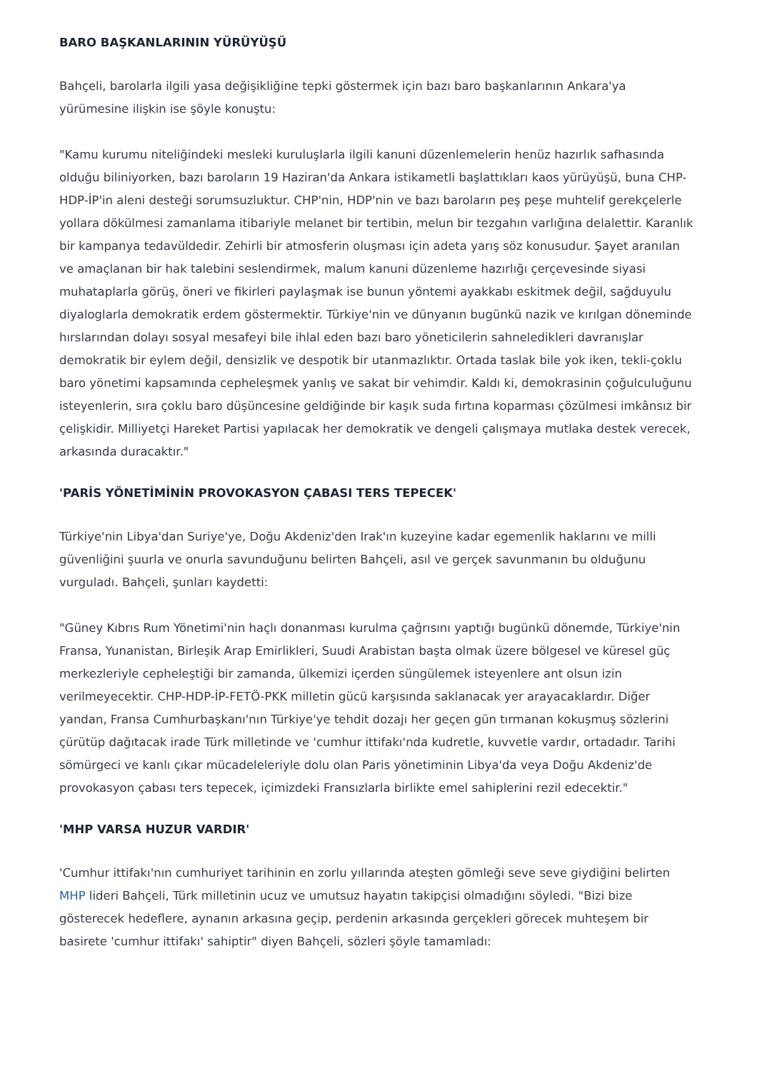BARO BAŞKANLARININ YÜRÜYÜŞÜ
Bahçeli, barolarla ilgili yasa değişikliğine tepki göstermek için bazı baro başkanlarının Ankara'ya yürümesine ilişkin ise şöyle konuştu:
"Kamu kurumu niteliğindeki mesleki kuruluşlarla ilgili kanuni düzenlemelerin henüz hazırlık safhasında olduğu biliniyorken, bazı baroların 19 Haziran'da Ankara istikametli başlattıkları kaos yürüyüşü, buna CHP-HDP-İP'in aleni desteği sorumsuzluktur. CHP'nin, HDP'nin ve bazı baroların peş peşe muhtelif gerekçelerle yollara dökülmesi zamanlama itibariyle melanet bir tertibin, melun bir tezgahın varlığına delalettir. Karanlık bir kampanya tedavüldedir. Zehirli bir atmosferin oluşması için adeta yarış söz konusudur. Şayet aranılan ve amaçlanan bir hak talebini seslendirmek, malum kanuni düzenleme hazırlığı çerçevesinde siyasi muhataplarla görüş, öneri ve fikirleri paylaşmak ise bunun yöntemi ayakkabı eskitmek değil, sağduyulu diyaloglarla demokratik erdem göstermektir. Türkiye'nin ve dünyanın bugünkü nazik ve kırılgan döneminde hırslarından dolayı sosyal mesafeyi bile ihlal eden bazı baro yöneticilerin sahneledikleri davranışlar demokratik bir eylem değil, densizlik ve despotik bir utanmazlıktır. Ortada taslak bile yok iken, tekli-çoklu baro yönetimi kapsamında cepheleşmek yanlış ve sakat bir vehimdir. Kaldı ki, demokrasinin çoğulculuğunu isteyenlerin, sıra çoklu baro düşüncesine geldiğinde bir kaşık suda fırtına koparması çözülmesi imkânsız bir çelişkidir. Milliyetçi Hareket Partisi yapılacak her demokratik ve dengeli çalışmaya mutlaka destek verecek, arkasında duracaktır."
'PARİS YÖNETİMİNİN PROVOKASYON ÇABASI TERS TEPECEK'
Türkiye'nin Libya'dan Suriye'ye, Doğu Akdeniz'den Irak'ın kuzeyine kadar egemenlik haklarını ve milli güvenliğini şuurla ve onurla savunduğunu belirten Bahçeli, asıl ve gerçek savunmanın bu olduğunu vurguladı. Bahçeli, şunları kaydetti:
"Güney Kıbrıs Rum Yönetimi'nin haçlı donanması kurulma çağrısını yaptığı bugünkü dönemde, Türkiye'nin Fransa, Yunanistan, Birleşik Arap Emirlikleri, Suudi Arabistan başta olmak üzere bölgesel ve küresel güç merkezleriyle cepheleştiği bir zamanda, ülkemizi içerden süngülemek isteyenlere ant olsun izin verilmeyecektir. CHP-HDP-İP-FETÖ-PKK milletin gücü karşısında saklanacak yer arayacaklardır. Diğer yandan, Fransa Cumhurbaşkanı'nın Türkiye'ye tehdit dozajı her geçen gün tırmanan kokuşmuş sözlerini çürütüp dağıtacak irade Türk milletinde ve 'cumhur ittifakı'nda kudretle, kuvvetle vardır, ortadadır. Tarihi sömürgeci ve kanlı çıkar mücadeleleriyle dolu olan Paris yönetiminin Libya'da veya Doğu Akdeniz'de provokasyon çabası ters tepecek, içimizdeki Fransızlarla birlikte emel sahiplerini rezil edecektir."
'MHP VARSA HUZUR VARDIR'
'Cumhur ittifakı'nın cumhuriyet tarihinin en zorlu yıllarında ateşten gömleği seve seve giydiğini belirten MHP lideri Bahçeli, Türk milletinin ucuz ve umutsuz hayatın takipçisi olmadığını söyledi. "Bizi bize gösterecek hedeflere, aynanın arkasına geçip, perdenin arkasında gerçekleri görecek muhteşem bir basirete 'cumhur ittifakı' sahiptir" diyen Bahçeli, sözleri şöyle tamamladı: